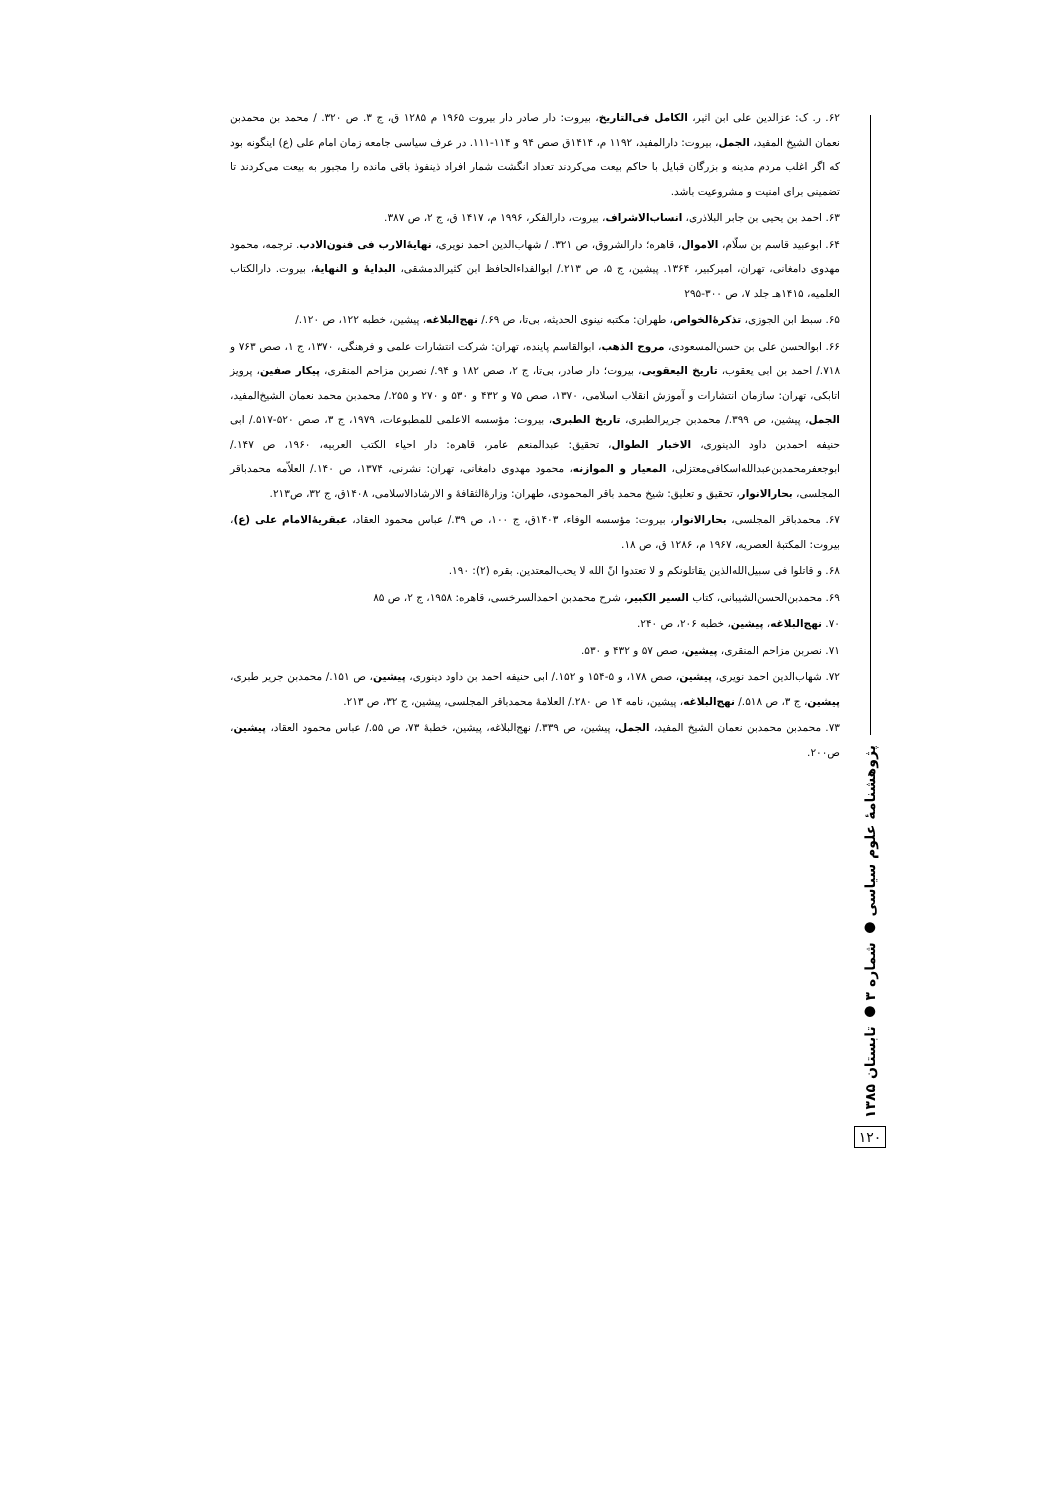پژوهشنامهٔ علوم سیاسی ● شماره ۳ ● تابستان ۱۳۸۵
۱۲۰
۶۲. ر. ک: عزالدین علی ابن اثیر، الکامل فی‌التاریخ، بیروت: دار صادر دار بیروت ۱۹۶۵ م ۱۲۸۵ ق، ج ۳. ص ۳۲۰. / محمد بن محمدبن نعمان الشیخ المفید، الجمل، بیروت: دارالمفید، ۱۱۹۲ م، ۱۴۱۴ق صص ۹۴ و ۱۱۴-۱۱۱. در عرف سیاسی جامعه زمان امام علی (ع) اینگونه بود که اگر اغلب مردم مدینه و بزرگان قبایل با حاکم بیعت می‌کردند تعداد انگشت شمار افراد ذینفوذ باقی مانده را مجبور به بیعت می‌کردند تا تضمینی برای امنیت و مشروعیت باشد.
۶۳. احمد بن یحیی بن جابر البلاذری، انساب‌الاشراف، بیروت، دارالفکر، ۱۹۹۶ م، ۱۴۱۷ ق، ج ۲، ص ۳۸۷.
۶۴. ابوعبید قاسم بن سلّام، الاموال، قاهره؛ دارالشروق، ص ۳۲۱. / شهاب‌الدین احمد نویری، نهایهٔ‌الارب فی فنون‌الادب. ترجمه، محمود مهدوی دامغانی، تهران، امیرکبیر، ۱۳۶۴. پیشین، ج ۵، ص ۲۱۳./ ابوالفداءالحافظ ابن کثیرالدمشقی، البدایهٔ و النهایهٔ، بیروت. دارالکتاب العلمیه، ۱۴۱۵هـ جلد ۷، ص ۳۰۰-۲۹۵
۶۵. سبط ابن الجوزی، تذکرهٔ‌الخواص، طهران: مکتبه نینوی الحدیثه، بی‌تا، ص ۶۹./ نهج‌البلاغه، پیشین، خطبه ۱۲۲، ص ۱۲۰./
۶۶. ابوالحسن علی بن حسن‌المسعودی، مروج الذهب، ابوالقاسم پاینده، تهران: شرکت انتشارات علمی و فرهنگی، ۱۳۷۰، ج ۱، صص ۷۶۳ و ۷۱۸./ احمد بن ابی یعقوب، تاریخ الیعقوبی، بیروت؛ دار صادر، بی‌تا، ج ۲، صص ۱۸۲ و ۹۴./ نصربن مزاحم المنقری، پیکار صفین، پرویز اتابکی، تهران: سازمان انتشارات و آموزش انقلاب اسلامی، ۱۳۷۰، صص ۷۵ و ۴۳۲ و ۵۳۰ و ۲۷۰ و ۲۵۵./ محمدبن محمد نعمان الشیخ‌المفید، الجمل، پیشین، ص ۳۹۹./ محمدبن جریرالطبری، تاریخ الطبری، بیروت: مؤسسه الاعلمی للمطبوعات، ۱۹۷۹، ج ۳، صص ۵۲۰-۵۱۷./ ابی حنیفه احمدبن داود الدینوری، الاخبار الطوال، تحقیق: عبدالمنعم عامر، قاهره: دار احیاء الکتب العربیه، ۱۹۶۰، ص ۱۴۷./ ابوجعفرمحمدبن‌عبدالله‌اسکافی‌معتزلی، المعیار و الموازنه، محمود مهدوی دامغانی، تهران: نشرنی، ۱۳۷۴، ص ۱۴۰./ العلاّمه محمدباقر المجلسی، بحارالانوار، تحقیق و تعلیق: شیخ محمد باقر المحمودی، طهران: وزارهٔ‌الثقافهٔ و الارشادالاسلامی، ۱۴۰۸ق، ج ۳۲، ص۲۱۳.
۶۷. محمدباقر المجلسی، بحارالانوار، بیروت: مؤسسه الوفاء، ۱۴۰۳ق، ج ۱۰۰، ص ۳۹./ عباس محمود العقاد، عبقریهٔ‌الامام علی (ع)، بیروت: المکتبهٔ العصریه، ۱۹۶۷ م، ۱۲۸۶ ق، ص ۱۸.
۶۸. و قاتلوا فی سبیل‌الله‌الذین یقاتلونکم و لا تعتدوا انّ الله لا یحب‌المعتدین. بقره (۲): ۱۹۰.
۶۹. محمدبن‌الحسن‌الشیبانی، کتاب السیر الکبیر، شرح محمدبن احمدالسرخسی، قاهره: ۱۹۵۸، ج ۲، ص ۸۵
۷۰. نهج‌البلاغه، پیشین، خطبه ۲۰۶، ص ۲۴۰.
۷۱. نصربن مزاحم المنقری، پیشین، صص ۵۷ و ۴۳۲ و ۵۳۰.
۷۲. شهاب‌الدین احمد نویری، پیشین، صص ۱۷۸، و ۵-۱۵۴ و ۱۵۲./ ابی حنیفه احمد بن داود دینوری، پیشین، ص ۱۵۱./ محمدبن جریر طبری، پیشین، ج ۳، ص ۵۱۸./ نهج‌البلاغه، پیشین، نامه ۱۴ ص ۲۸۰./ العلامهٔ محمدباقر المجلسی، پیشین، ج ۳۲، ص ۲۱۳.
۷۳. محمدبن محمدبن نعمان الشیخ المفید، الجمل، پیشین، ص ۳۳۹./ نهج‌البلاغه، پیشین، خطبهٔ ۷۳، ص ۵۵./ عباس محمود العقاد، پیشین، ص۲۰۰.